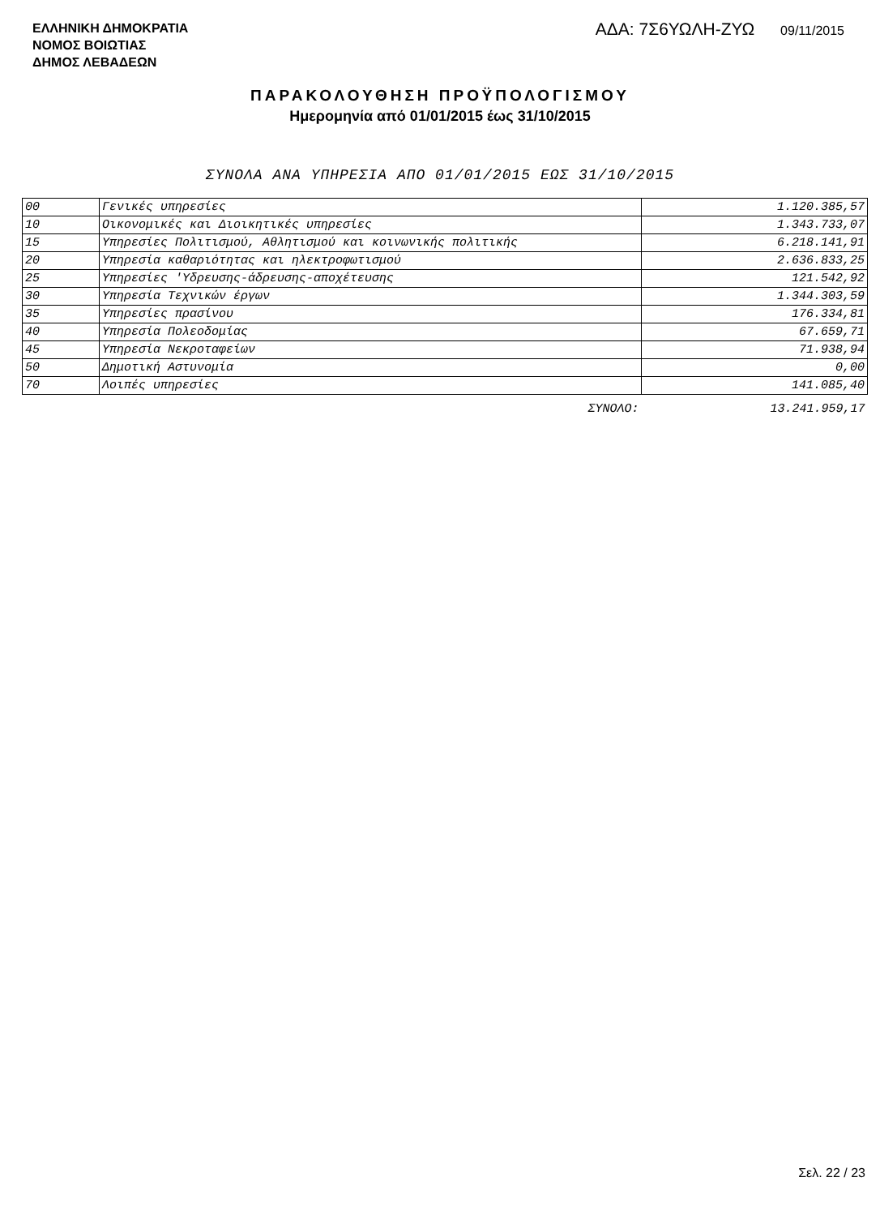ΕΛΛΗΝΙΚΗ ΔΗΜΟΚΡΑΤΙΑ
ΝΟΜΟΣ ΒΟΙΩΤΙΑΣ
ΔΗΜΟΣ ΛΕΒΑΔΕΩΝ
ΑΔΑ: 7Σ6ΥΩΛΗ-ΖΥΩ 09/11/2015
ΠΑΡΑΚΟΛΟΥΘΗΣΗ ΠΡΟΫΠΟΛΟΓΙΣΜΟΥ
Ημερομηνία από 01/01/2015 έως 31/10/2015
ΣΥΝΟΛΑ ΑΝΑ ΥΠΗΡΕΣΙΑ ΑΠΟ 01/01/2015 ΕΩΣ 31/10/2015
| 00 | Γενικές υπηρεσίες | 1.120.385,57 |
| 10 | Οικονομικές και Διοικητικές υπηρεσίες | 1.343.733,07 |
| 15 | Υπηρεσίες Πολιτισμού, Αθλητισμού και κοινωνικής πολιτικής | 6.218.141,91 |
| 20 | Υπηρεσία καθαριότητας και ηλεκτροφωτισμού | 2.636.833,25 |
| 25 | Υπηρεσίες 'Υδρευσης-άδρευσης-αποχέτευσης | 121.542,92 |
| 30 | Υπηρεσία Τεχνικών έργων | 1.344.303,59 |
| 35 | Υπηρεσίες πρασίνου | 176.334,81 |
| 40 | Υπηρεσία Πολεοδομίας | 67.659,71 |
| 45 | Υπηρεσία Νεκροταφείων | 71.938,94 |
| 50 | Δημοτική Αστυνομία | 0,00 |
| 70 | Λοιπές υπηρεσίες | 141.085,40 |
| | ΣΥΝΟΛΟ: | 13.241.959,17 |
Σελ. 22 / 23